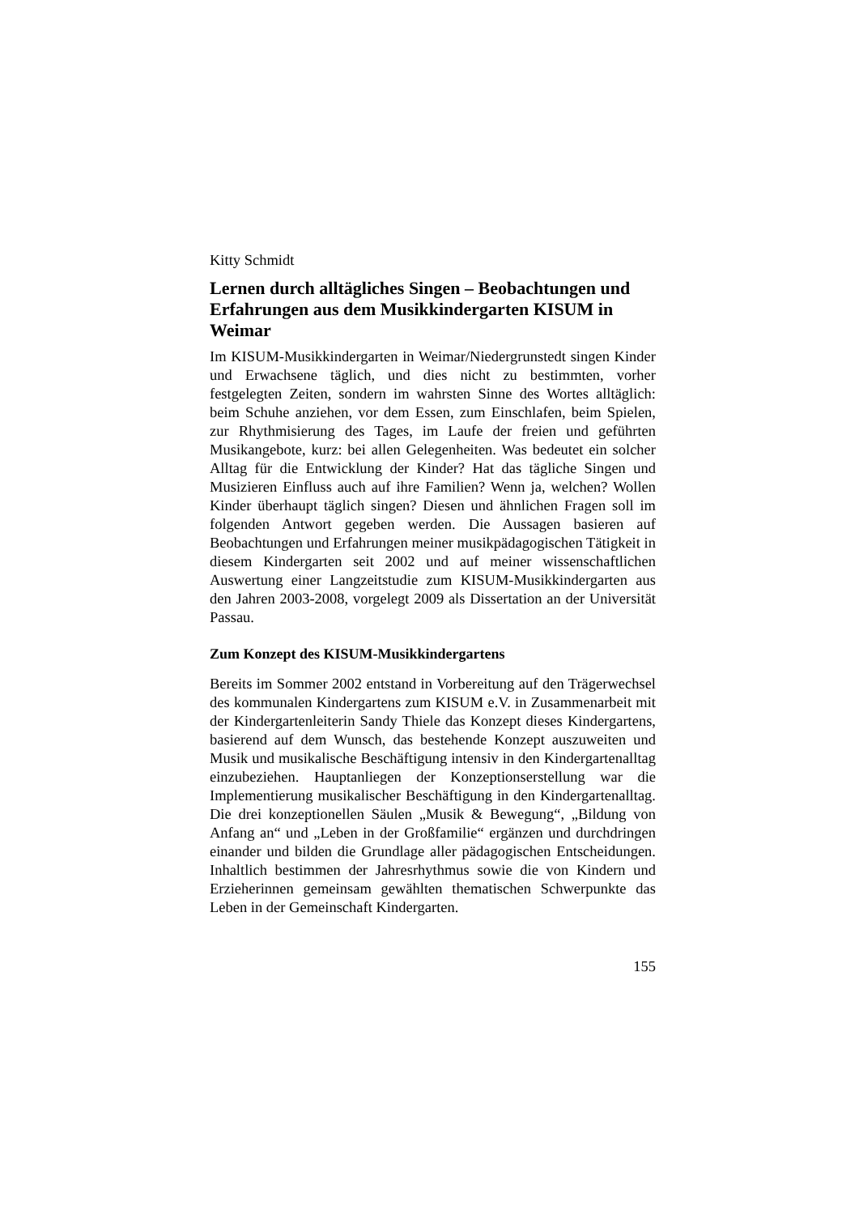Kitty Schmidt
Lernen durch alltägliches Singen – Beobachtungen und Erfahrungen aus dem Musikkindergarten KISUM in Weimar
Im KISUM-Musikkindergarten in Weimar/Niedergrunstedt singen Kinder und Erwachsene täglich, und dies nicht zu bestimmten, vorher festgelegten Zeiten, sondern im wahrsten Sinne des Wortes alltäglich: beim Schuhe anziehen, vor dem Essen, zum Einschlafen, beim Spielen, zur Rhythmisierung des Tages, im Laufe der freien und geführten Musikangebote, kurz: bei allen Gelegenheiten. Was bedeutet ein solcher Alltag für die Entwicklung der Kinder? Hat das tägliche Singen und Musizieren Einfluss auch auf ihre Familien? Wenn ja, welchen? Wollen Kinder überhaupt täglich singen? Diesen und ähnlichen Fragen soll im folgenden Antwort gegeben werden. Die Aussagen basieren auf Beobachtungen und Erfahrungen meiner musikpädagogischen Tätigkeit in diesem Kindergarten seit 2002 und auf meiner wissenschaftlichen Auswertung einer Langzeitstudie zum KISUM-Musikkindergarten aus den Jahren 2003-2008, vorgelegt 2009 als Dissertation an der Universität Passau.
Zum Konzept des KISUM-Musikkindergartens
Bereits im Sommer 2002 entstand in Vorbereitung auf den Trägerwechsel des kommunalen Kindergartens zum KISUM e.V. in Zusammenarbeit mit der Kindergartenleiterin Sandy Thiele das Konzept dieses Kindergartens, basierend auf dem Wunsch, das bestehende Konzept auszuweiten und Musik und musikalische Beschäftigung intensiv in den Kindergartenalltag einzubeziehen. Hauptanliegen der Konzeptionserstellung war die Implementierung musikalischer Beschäftigung in den Kindergartenalltag. Die drei konzeptionellen Säulen „Musik & Bewegung“, „Bildung von Anfang an“ und „Leben in der Großfamilie“ ergänzen und durchdringen einander und bilden die Grundlage aller pädagogischen Entscheidungen. Inhaltlich bestimmen der Jahresrhythmus sowie die von Kindern und Erzieherinnen gemeinsam gewählten thematischen Schwerpunkte das Leben in der Gemeinschaft Kindergarten.
155